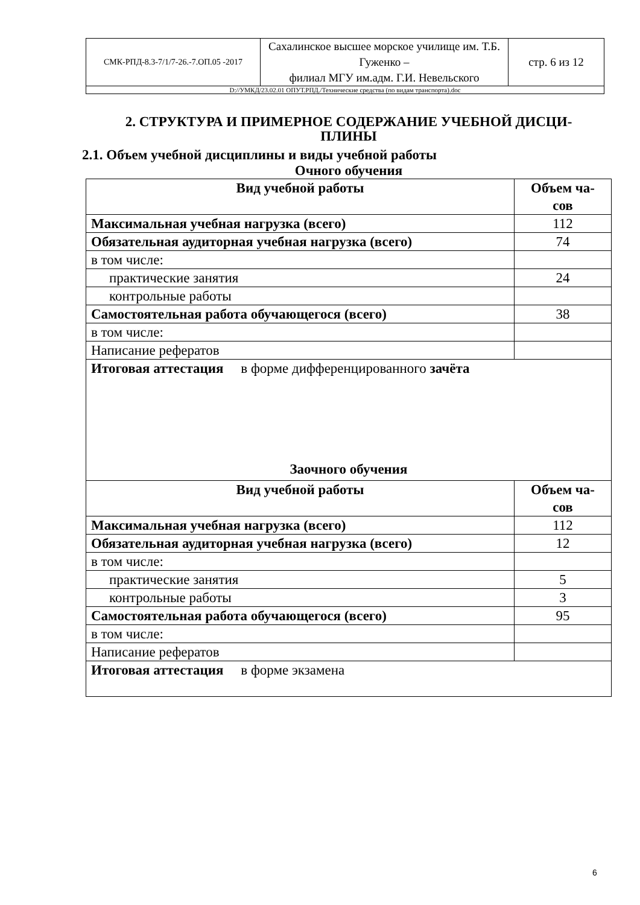| СМК-РПД-8.3-7/1/7-26.-7.ОП.05 -2017 | Сахалинское высшее морское училище им. Т.Б. Гуженко – филиал МГУ им.адм. Г.И. Невельского | стр. 6 из 12 |
| D://УМКД/23.02.01 ОПУТ.РПД./Технические средства (по видам транспорта).doc | | |
2. СТРУКТУРА И ПРИМЕРНОЕ СОДЕРЖАНИЕ УЧЕБНОЙ ДИСЦИ-
ПЛИНЫ
2.1. Объем учебной дисциплины и виды учебной работы
Очного обучения
| Вид учебной работы | Объем ча- сов |
| --- | --- |
| Максимальная учебная нагрузка (всего) | 112 |
| Обязательная аудиторная учебная нагрузка (всего) | 74 |
| в том числе: | |
| практические занятия | 24 |
| контрольные работы | |
| Самостоятельная работа обучающегося (всего) | 38 |
| в том числе: | |
| Написание рефератов | |
| Итоговая аттестация в форме дифференцированного зачёта Заочного обучения | |
| Вид учебной работы | Объем ча- сов |
| Максимальная учебная нагрузка (всего) | 112 |
| Обязательная аудиторная учебная нагрузка (всего) | 12 |
| в том числе: | |
| практические занятия | 5 |
| контрольные работы | 3 |
| Самостоятельная работа обучающегося (всего) | 95 |
| в том числе: | |
| Написание рефератов | |
| Итоговая аттестация в форме экзамена | |
6